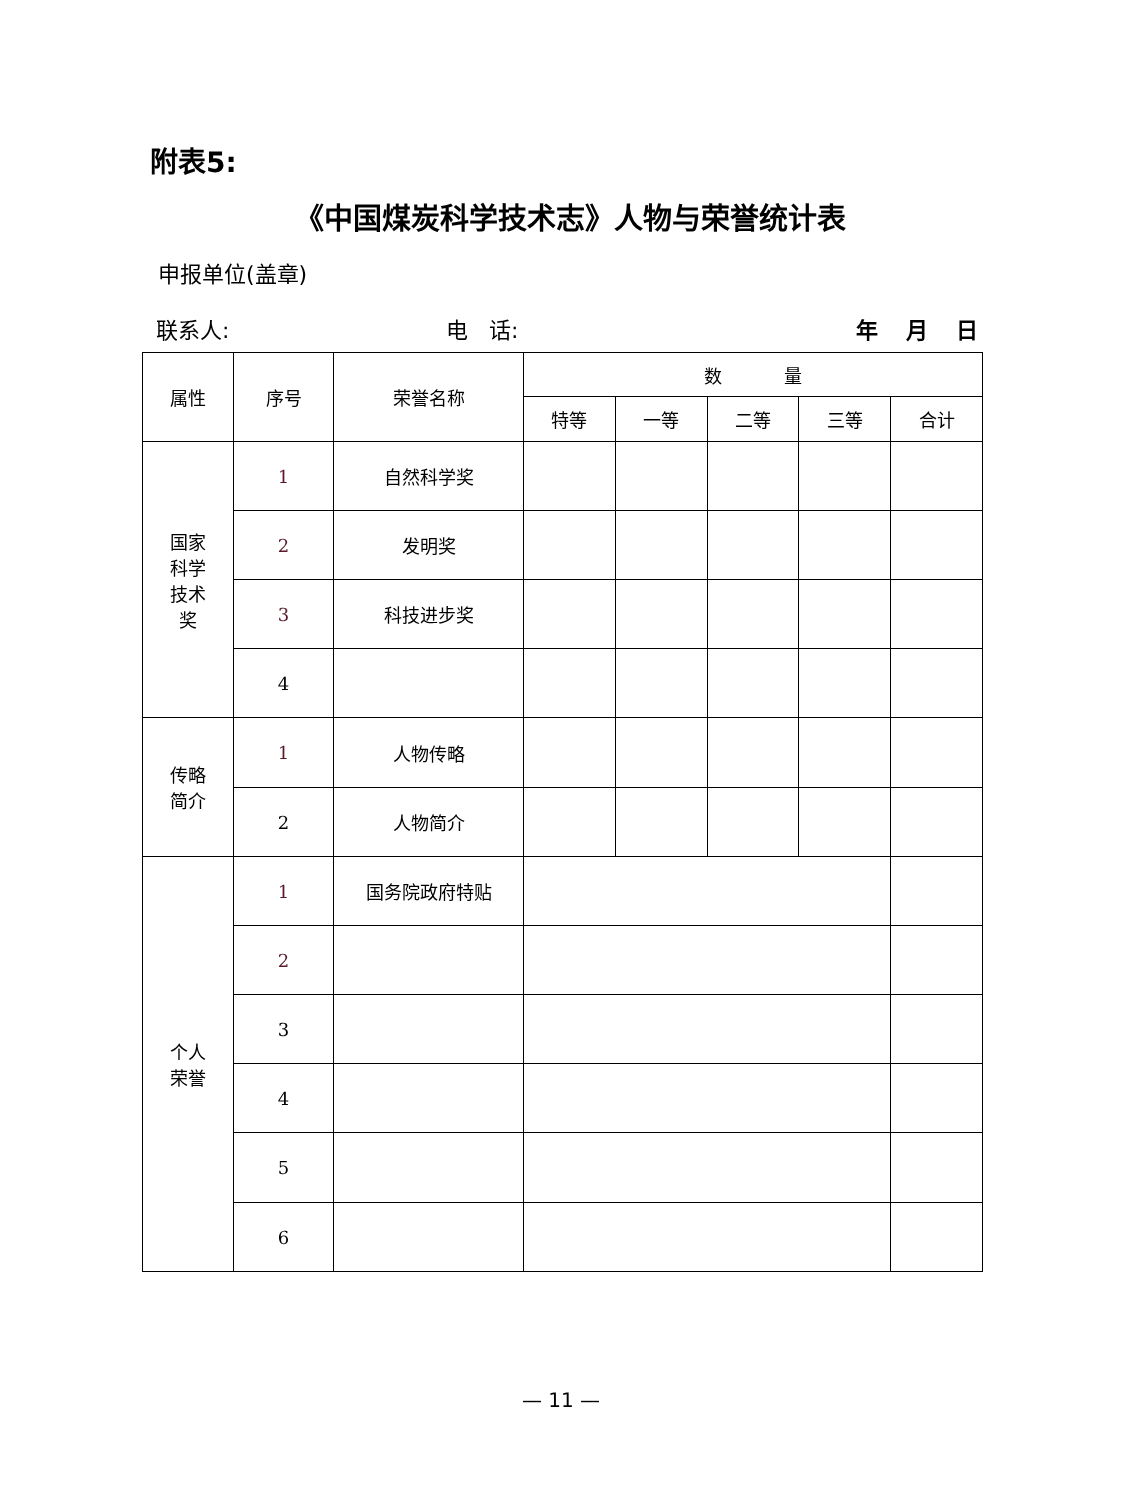附表5:
《中国煤炭科学技术志》人物与荣誉统计表
申报单位(盖章)
联系人: 电 话: 年 月 日
| 属性 | 序号 | 荣誉名称 | 数 量 | | | | |
| --- | --- | --- | --- | --- | --- | --- | --- |
| | | | 特等 | 一等 | 二等 | 三等 | 合计 |
| 国家 科学 技术 奖 | 1 | 自然科学奖 | | | | | |
| | 2 | 发明奖 | | | | | |
| | 3 | 科技进步奖 | | | | | |
| | 4 | | | | | | |
| 传略 简介 | 1 | 人物传略 | | | | | |
| | 2 | 人物简介 | | | | | |
| 个人 荣誉 | 1 | 国务院政府特贴 | | | | | |
| | 2 | | | | | | |
| | 3 | | | | | | |
| | 4 | | | | | | |
| | 5 | | | | | | |
| | 6 | | | | | | |
— 11 —